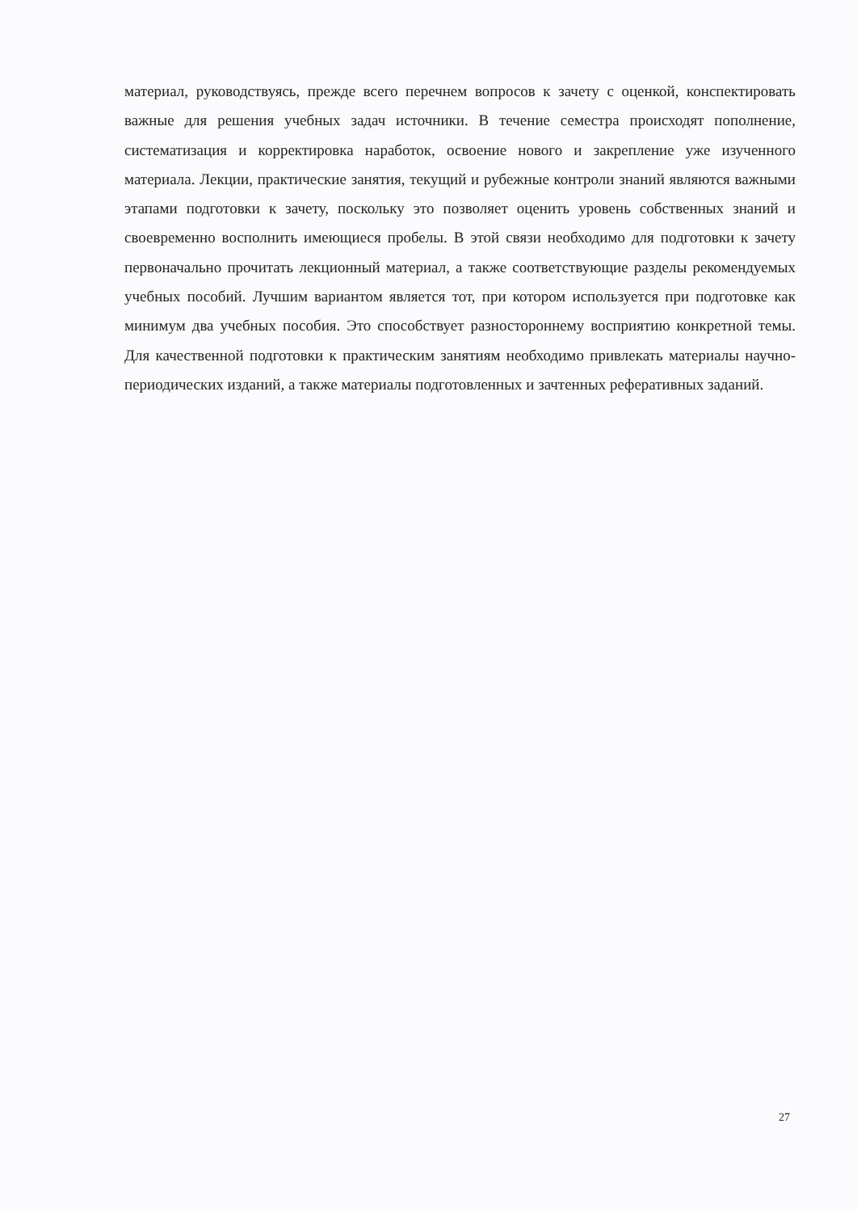материал, руководствуясь, прежде всего перечнем вопросов к зачету с оценкой, конспектировать важные для решения учебных задач источники. В течение семестра происходят пополнение, систематизация и корректировка наработок, освоение нового и закрепление уже изученного материала. Лекции, практические занятия, текущий и рубежные контроли знаний являются важными этапами подготовки к зачету, поскольку это позволяет оценить уровень собственных знаний и своевременно восполнить имеющиеся пробелы. В этой связи необходимо для подготовки к зачету первоначально прочитать лекционный материал, а также соответствующие разделы рекомендуемых учебных пособий. Лучшим вариантом является тот, при котором используется при подготовке как минимум два учебных пособия. Это способствует разностороннему восприятию конкретной темы. Для качественной подготовки к практическим занятиям необходимо привлекать материалы научно-периодических изданий, а также материалы подготовленных и зачтенных реферативных заданий.
27